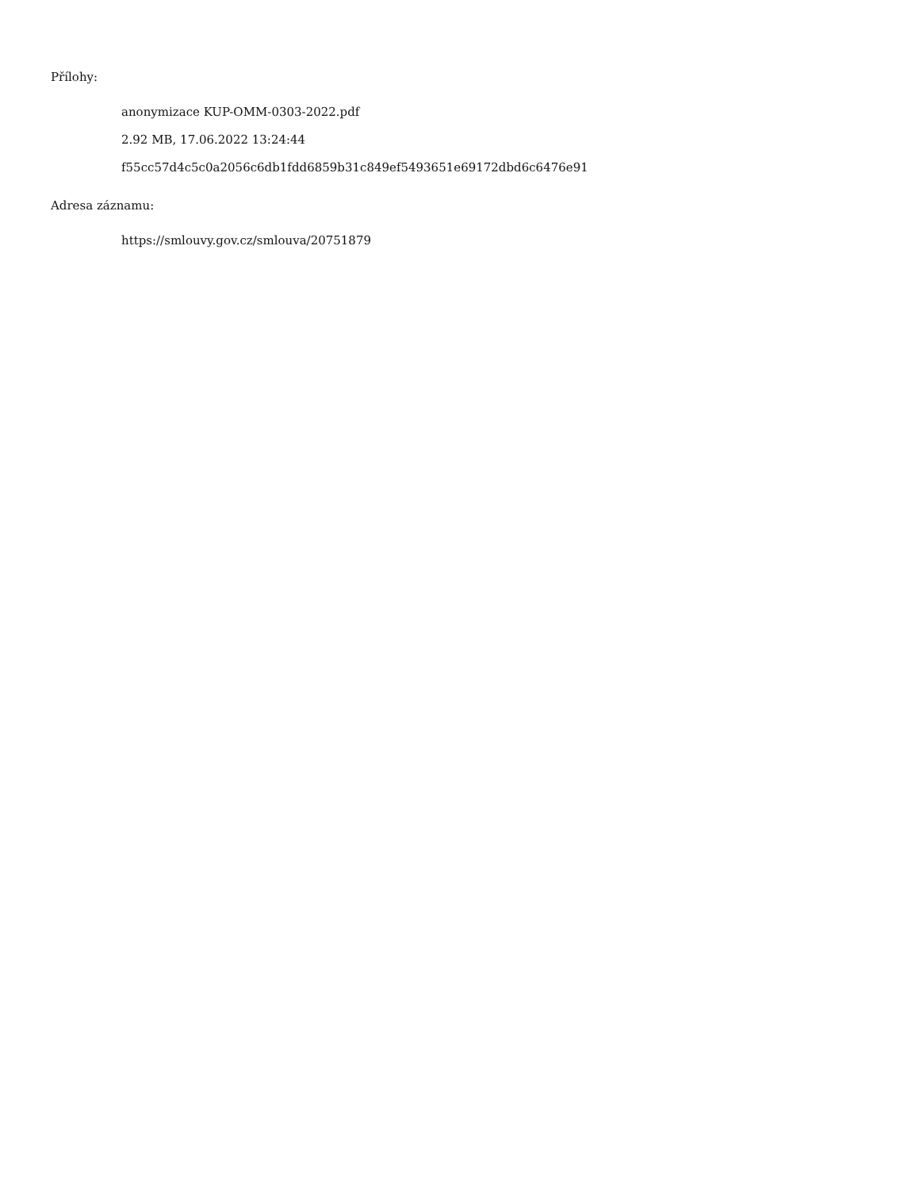Přílohy:
anonymizace KUP-OMM-0303-2022.pdf
2.92 MB, 17.06.2022 13:24:44
f55cc57d4c5c0a2056c6db1fdd6859b31c849ef5493651e69172dbd6c6476e91
Adresa záznamu:
https://smlouvy.gov.cz/smlouva/20751879